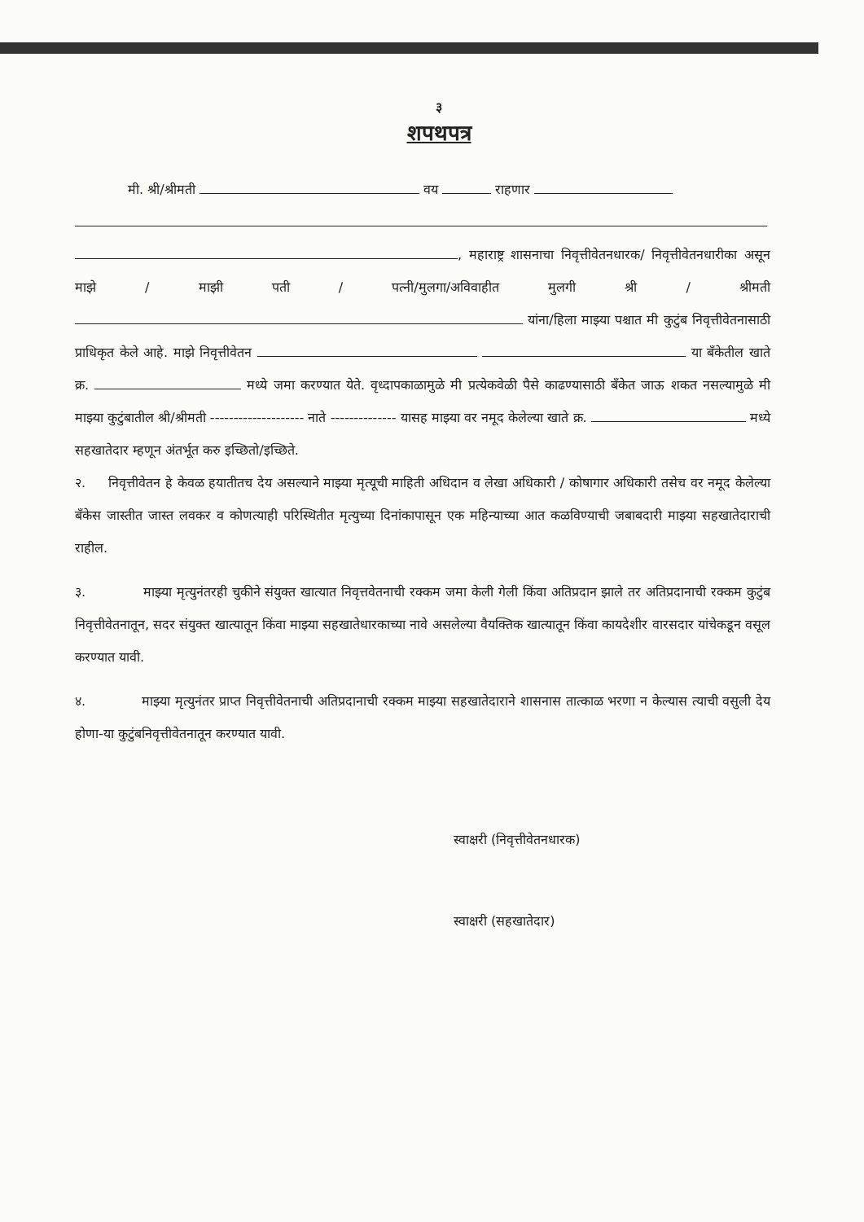३
शपथपत्र
मी. श्री/श्रीमती वय राहणार
, महाराष्ट्र शासनाचा निवृत्तीवेतनधारक/ निवृत्तीवेतनधारीका असून माझे / माझी पती / पत्नी/मुलगा/अविवाहीत मुलगी श्री / श्रीमती यांना/हिला माझ्या पश्चात मी कुटुंब निवृत्तीवेतनासाठी प्राधिकृत केले आहे. माझे निवृत्तीवेतन या बँकेतील खाते क्र. मध्ये जमा करण्यात येते. वृध्दापकाळामुळे मी प्रत्येकवेळी पैसे काढण्यासाठी बँकेत जाऊ शकत नसल्यामुळे मी माझ्या कुटुंबातील श्री/श्रीमती -------------------- नाते -------------- यासह माझ्या वर नमूद केलेल्या खाते क्र. मध्ये सहखातेदार म्हणून अंतर्भूत करु इच्छितो/इच्छिते.
२. निवृत्तीवेतन हे केवळ हयातीतच देय असल्याने माझ्या मृत्यूची माहिती अधिदान व लेखा अधिकारी / कोषागार अधिकारी तसेच वर नमूद केलेल्या बँकेस जास्तीत जास्त लवकर व कोणत्याही परिस्थितीत मृत्युच्या दिनांकापासून एक महिन्याच्या आत कळविण्याची जबाबदारी माझ्या सहखातेदाराची राहील.
३. माझ्या मृत्युनंतरही चुकीने संयुक्त खात्यात निवृत्तवेतनाची रक्कम जमा केली गेली किंवा अतिप्रदान झाले तर अतिप्रदानाची रक्कम कुटुंब निवृत्तीवेतनातून, सदर संयुक्त खात्यातून किंवा माझ्या सहखातेधारकाच्या नावे असलेल्या वैयक्तिक खात्यातून किंवा कायदेशीर वारसदार यांचेकडून वसूल करण्यात यावी.
४. माझ्या मृत्युनंतर प्राप्त निवृत्तीवेतनाची अतिप्रदानाची रक्कम माझ्या सहखातेदाराने शासनास तात्काळ भरणा न केल्यास त्याची वसुली देय होणा-या कुटुंबनिवृत्तीवेतनातून करण्यात यावी.
स्वाक्षरी (निवृत्तीवेतनधारक)
स्वाक्षरी (सहखातेदार)